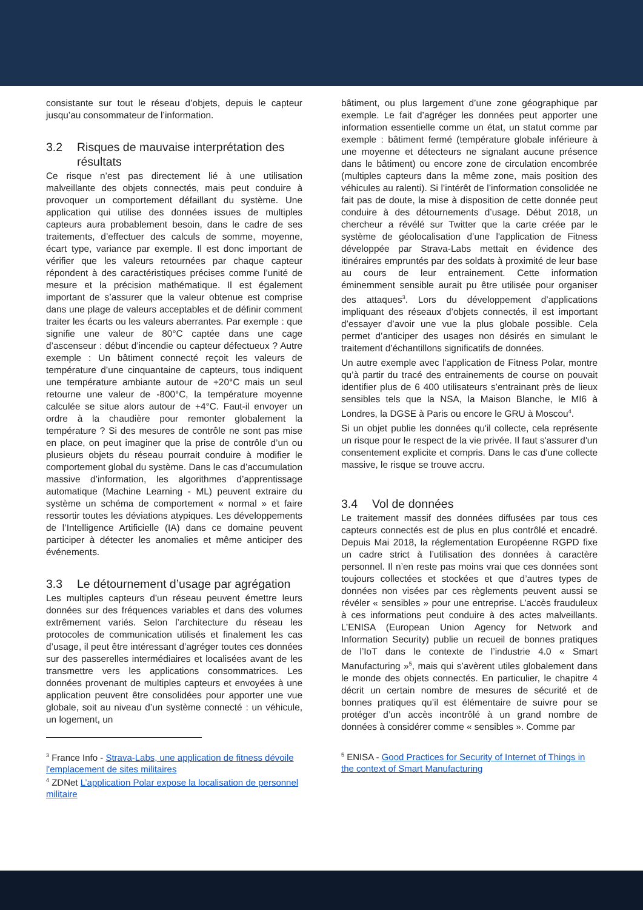consistante sur tout le réseau d’objets, depuis le capteur jusqu’au consommateur de l’information.
3.2 Risques de mauvaise interprétation des
résultats
Ce risque n’est pas directement lié à une utilisation malveillante des objets connectés, mais peut conduire à provoquer un comportement défaillant du système. Une application qui utilise des données issues de multiples capteurs aura probablement besoin, dans le cadre de ses traitements, d’effectuer des calculs de somme, moyenne, écart type, variance par exemple. Il est donc important de vérifier que les valeurs retournées par chaque capteur répondent à des caractéristiques précises comme l’unité de mesure et la précision mathématique. Il est également important de s’assurer que la valeur obtenue est comprise dans une plage de valeurs acceptables et de définir comment traiter les écarts ou les valeurs aberrantes. Par exemple : que signifie une valeur de 80°C captée dans une cage d’ascenseur : début d’incendie ou capteur défectueux ? Autre exemple : Un bâtiment connecté reçoit les valeurs de température d’une cinquantaine de capteurs, tous indiquent une température ambiante autour de +20°C mais un seul retourne une valeur de -800°C, la température moyenne calculée se situe alors autour de +4°C. Faut-il envoyer un ordre à la chaudière pour remonter globalement la température ? Si des mesures de contrôle ne sont pas mise en place, on peut imaginer que la prise de contrôle d’un ou plusieurs objets du réseau pourrait conduire à modifier le comportement global du système. Dans le cas d’accumulation massive d’information, les algorithmes d’apprentissage automatique (Machine Learning - ML) peuvent extraire du système un schéma de comportement « normal » et faire ressortir toutes les déviations atypiques. Les développements de l’Intelligence Artificielle (IA) dans ce domaine peuvent participer à détecter les anomalies et même anticiper des événements.
3.3 Le détournement d’usage par agrégation
Les multiples capteurs d’un réseau peuvent émettre leurs données sur des fréquences variables et dans des volumes extrêmement variés. Selon l’architecture du réseau les protocoles de communication utilisés et finalement les cas d’usage, il peut être intéressant d’agréger toutes ces données sur des passerelles intermédiaires et localisées avant de les transmettre vers les applications consommatrices. Les données provenant de multiples capteurs et envoyées à une application peuvent être consolidées pour apporter une vue globale, soit au niveau d’un système connecté : un véhicule, un logement, un
<sup>3</sup> France Info - Strava-Labs, une application de fitness dévoile l'emplacement de sites militaires
<sup>4</sup> ZDNet L’application Polar expose la localisation de personnel militaire
bâtiment, ou plus largement d’une zone géographique par exemple. Le fait d’agréger les données peut apporter une information essentielle comme un état, un statut comme par exemple : bâtiment fermé (température globale inférieure à une moyenne et détecteurs ne signalant aucune présence dans le bâtiment) ou encore zone de circulation encombrée (multiples capteurs dans la même zone, mais position des véhicules au ralenti). Si l’intérêt de l’information consolidée ne fait pas de doute, la mise à disposition de cette donnée peut conduire à des détournements d’usage. Début 2018, un chercheur a révélé sur Twitter que la carte créée par le système de géolocalisation d’une l'application de Fitness développée par Strava-Labs mettait en évidence des itinéraires empruntés par des soldats à proximité de leur base au cours de leur entrainement. Cette information éminemment sensible aurait pu être utilisée pour organiser des attaques<sup>3</sup>. Lors du développement d’applications impliquant des réseaux d’objets connectés, il est important d’essayer d’avoir une vue la plus globale possible. Cela permet d’anticiper des usages non désirés en simulant le traitement d’échantillons significatifs de données.
Un autre exemple avec l’application de Fitness Polar, montre qu’à partir du tracé des entrainements de course on pouvait identifier plus de 6 400 utilisateurs s’entrainant près de lieux sensibles tels que la NSA, la Maison Blanche, le MI6 à Londres, la DGSE à Paris ou encore le GRU à Moscou<sup>4</sup>.
Si un objet publie les données qu'il collecte, cela représente un risque pour le respect de la vie privée. Il faut s'assurer d'un consentement explicite et compris. Dans le cas d'une collecte massive, le risque se trouve accru.
3.4 Vol de données
Le traitement massif des données diffusées par tous ces capteurs connectés est de plus en plus contrôlé et encadré. Depuis Mai 2018, la réglementation Européenne RGPD fixe un cadre strict à l’utilisation des données à caractère personnel. Il n’en reste pas moins vrai que ces données sont toujours collectées et stockées et que d’autres types de données non visées par ces règlements peuvent aussi se révéler « sensibles » pour une entreprise. L’accès frauduleux à ces informations peut conduire à des actes malveillants. L’ENISA (European Union Agency for Network and Information Security) publie un recueil de bonnes pratiques de l’IoT dans le contexte de l’industrie 4.0 « Smart Manufacturing »<sup>5</sup>, mais qui s’avèrent utiles globalement dans le monde des objets connectés. En particulier, le chapitre 4 décrit un certain nombre de mesures de sécurité et de bonnes pratiques qu’il est élémentaire de suivre pour se protéger d’un accès incontrôlé à un grand nombre de données à considérer comme « sensibles ». Comme par
<sup>5</sup> ENISA - Good Practices for Security of Internet of Things in the context of Smart Manufacturing